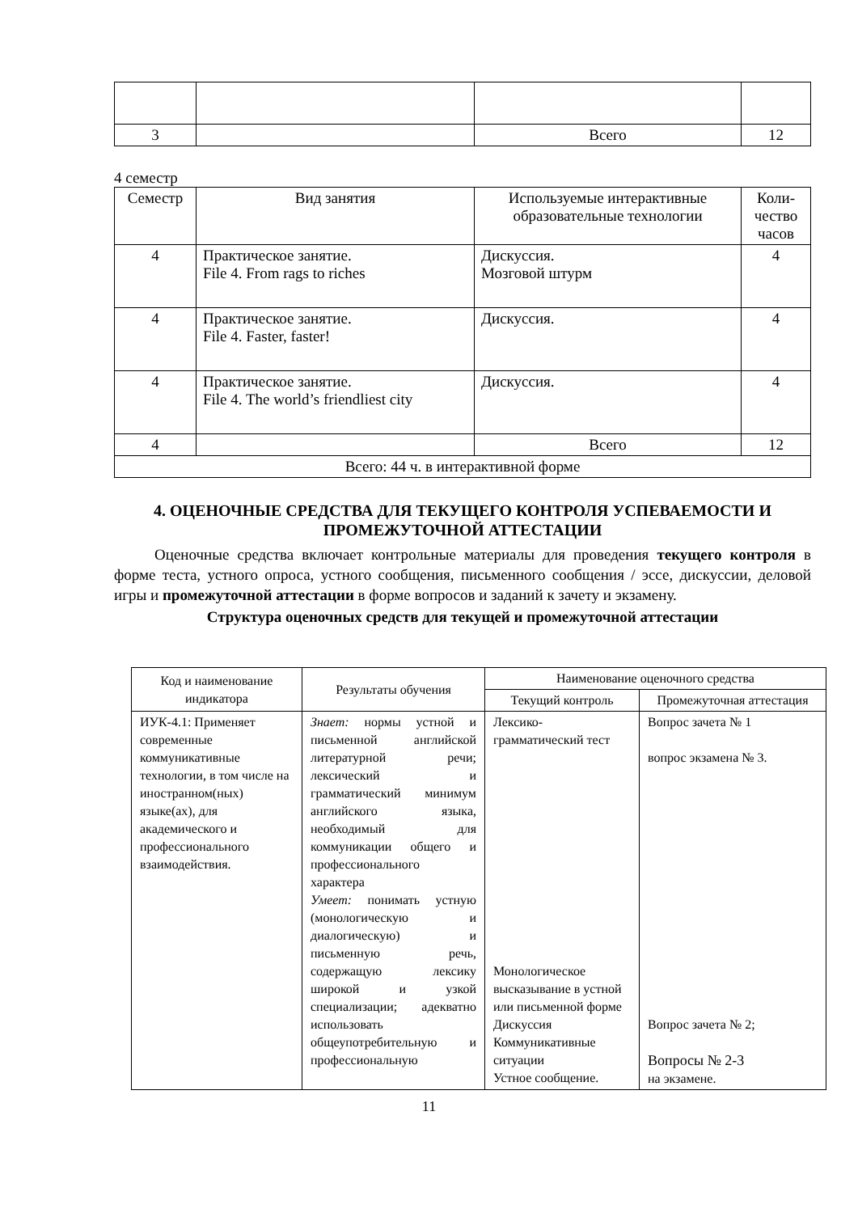| 3 | | Всего | 12 |
4 семестр
| Семестр | Вид занятия | Используемые интерактивные образовательные технологии | Коли- чество часов |
| 4 | Практическое занятие. File 4. From rags to riches | Дискуссия. Мозговой штурм | 4 |
| 4 | Практическое занятие. File 4. Faster, faster! | Дискуссия. | 4 |
| 4 | Практическое занятие. File 4. The world’s friendliest city | Дискуссия. | 4 |
| 4 | | Всего | 12 |
| Всего: 44 ч. в интерактивной форме | | | |
4. ОЦЕНОЧНЫЕ СРЕДСТВА ДЛЯ ТЕКУЩЕГО КОНТРОЛЯ УСПЕВАЕМОСТИ И ПРОМЕЖУТОЧНОЙ АТТЕСТАЦИИ
Оценочные средства включает контрольные материалы для проведения текущего контроля в форме теста, устного опроса, устного сообщения, письменного сообщения / эссе, дискуссии, деловой игры и промежуточной аттестации в форме вопросов и заданий к зачету и экзамену.
Структура оценочных средств для текущей и промежуточной аттестации
| Код и наименование индикатора | Результаты обучения | Наименование оценочного средства | |
| --- | --- | --- | --- |
| | | Текущий контроль | Промежуточная аттестация |
| ИУК-4.1: Применяет современные коммуникативные технологии, в том числе на иностранном(ных) языке(ах), для академического и профессионального взаимодействия. | Знает: нормы устной и письменной английской литературной речи; лексический и грамматический минимум английского языка, необходимый для коммуникации общего и профессионального характера Умеет: понимать устную (монологическую и диалогическую) и письменную речь, содержащую лексику широкой и узкой специализации; адекватно использовать общеупотребительную и профессиональную | Лексико-грамматический тест Монологическое высказывание в устной или письменной форме Дискуссия Коммуникативные ситуации Устное сообщение. | Вопрос зачета № 1 вопрос экзамена № 3. Вопрос зачета № 2; Вопросы № 2-3 на экзамене. |
11